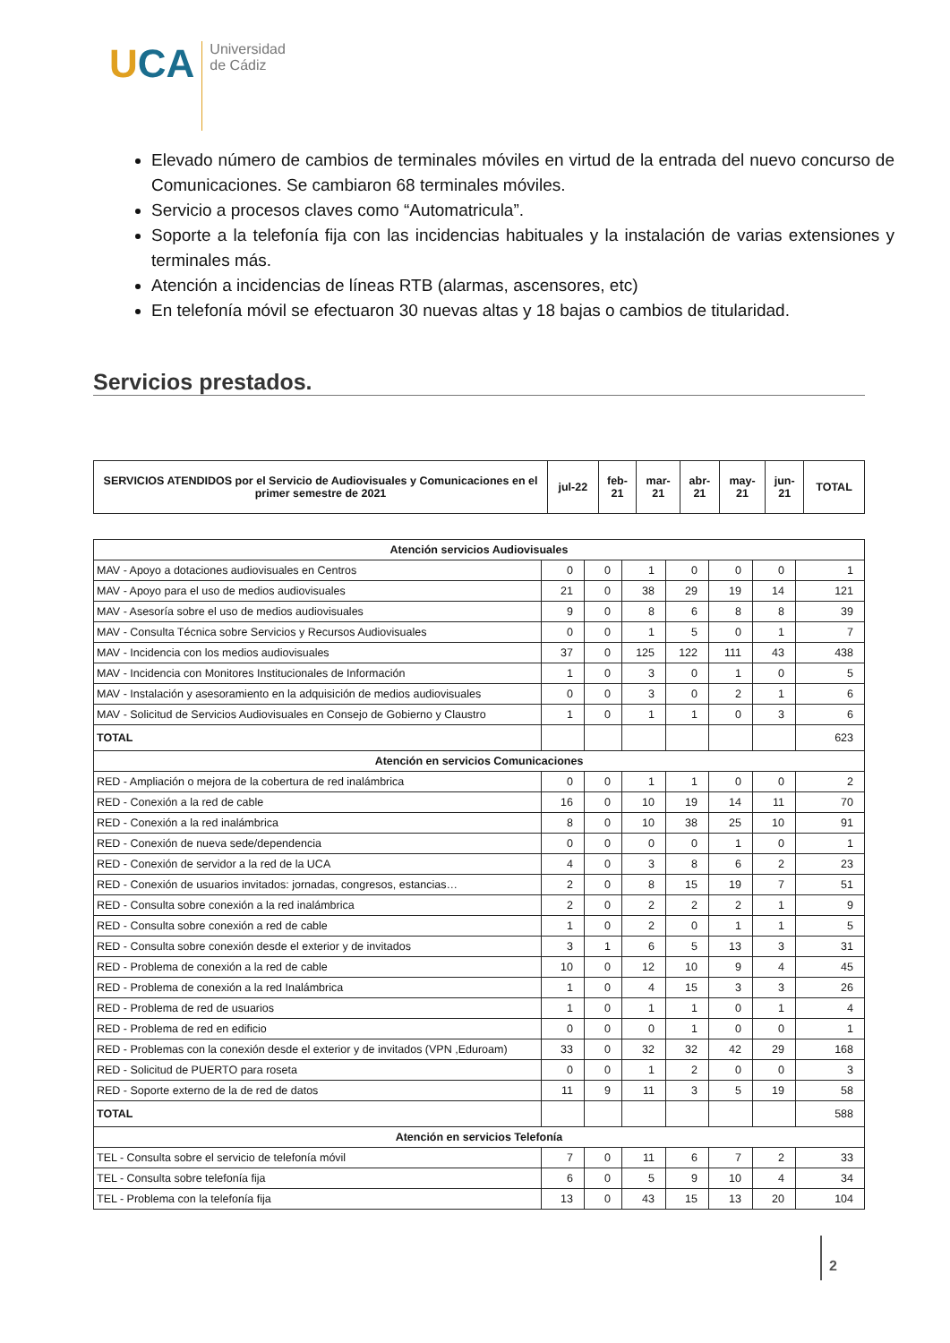UCA Universidad
de Cádiz
Elevado número de cambios de terminales móviles en virtud de la entrada del nuevo concurso de Comunicaciones. Se cambiaron 68 terminales móviles.
Servicio a procesos claves como “Automatricula”.
Soporte a la telefonía fija con las incidencias habituales y la instalación de varias extensiones y terminales más.
Atención a incidencias de líneas RTB (alarmas, ascensores, etc)
En telefonía móvil se efectuaron 30 nuevas altas y 18 bajas o cambios de titularidad.
Servicios prestados.
| SERVICIOS ATENDIDOS por el Servicio de Audiovisuales y Comunicaciones en el primer semestre de 2021 | jul-22 | feb- 21 | mar- 21 | abr- 21 | may- 21 | jun- 21 | TOTAL |
| --- | --- | --- | --- | --- | --- | --- | --- |
| Atención servicios Audiovisuales | | | | | | | |
| MAV - Apoyo a dotaciones audiovisuales en Centros | 0 | 0 | 1 | 0 | 0 | 0 | 1 |
| MAV - Apoyo para el uso de medios audiovisuales | 21 | 0 | 38 | 29 | 19 | 14 | 121 |
| MAV - Asesoría sobre el uso de medios audiovisuales | 9 | 0 | 8 | 6 | 8 | 8 | 39 |
| MAV - Consulta Técnica sobre Servicios y Recursos Audiovisuales | 0 | 0 | 1 | 5 | 0 | 1 | 7 |
| MAV - Incidencia con los medios audiovisuales | 37 | 0 | 125 | 122 | 111 | 43 | 438 |
| MAV - Incidencia con Monitores Institucionales de Información | 1 | 0 | 3 | 0 | 1 | 0 | 5 |
| MAV - Instalación y asesoramiento en la adquisición de medios audiovisuales | 0 | 0 | 3 | 0 | 2 | 1 | 6 |
| MAV - Solicitud de Servicios Audiovisuales en Consejo de Gobierno y Claustro | 1 | 0 | 1 | 1 | 0 | 3 | 6 |
| TOTAL | | | | | | | 623 |
| Atención en servicios Comunicaciones | | | | | | | |
| RED - Ampliación o mejora de la cobertura de red inalámbrica | 0 | 0 | 1 | 1 | 0 | 0 | 2 |
| RED - Conexión a la red de cable | 16 | 0 | 10 | 19 | 14 | 11 | 70 |
| RED - Conexión a la red inalámbrica | 8 | 0 | 10 | 38 | 25 | 10 | 91 |
| RED - Conexión de nueva sede/dependencia | 0 | 0 | 0 | 0 | 1 | 0 | 1 |
| RED - Conexión de servidor a la red de la UCA | 4 | 0 | 3 | 8 | 6 | 2 | 23 |
| RED - Conexión de usuarios invitados: jornadas, congresos, estancias… | 2 | 0 | 8 | 15 | 19 | 7 | 51 |
| RED - Consulta sobre conexión a la red inalámbrica | 2 | 0 | 2 | 2 | 2 | 1 | 9 |
| RED - Consulta sobre conexión a red de cable | 1 | 0 | 2 | 0 | 1 | 1 | 5 |
| RED - Consulta sobre conexión desde el exterior y de invitados | 3 | 1 | 6 | 5 | 13 | 3 | 31 |
| RED - Problema de conexión a la red de cable | 10 | 0 | 12 | 10 | 9 | 4 | 45 |
| RED - Problema de conexión a la red Inalámbrica | 1 | 0 | 4 | 15 | 3 | 3 | 26 |
| RED - Problema de red de usuarios | 1 | 0 | 1 | 1 | 0 | 1 | 4 |
| RED - Problema de red en edificio | 0 | 0 | 0 | 1 | 0 | 0 | 1 |
| RED - Problemas con la conexión desde el exterior y de invitados (VPN ,Eduroam) | 33 | 0 | 32 | 32 | 42 | 29 | 168 |
| RED - Solicitud de PUERTO para roseta | 0 | 0 | 1 | 2 | 0 | 0 | 3 |
| RED - Soporte externo de la de red de datos | 11 | 9 | 11 | 3 | 5 | 19 | 58 |
| TOTAL | | | | | | | 588 |
| Atención en servicios Telefonía | | | | | | | |
| TEL - Consulta sobre el servicio de telefonía móvil | 7 | 0 | 11 | 6 | 7 | 2 | 33 |
| TEL - Consulta sobre telefonía fija | 6 | 0 | 5 | 9 | 10 | 4 | 34 |
| TEL - Problema con la telefonía fija | 13 | 0 | 43 | 15 | 13 | 20 | 104 |
2